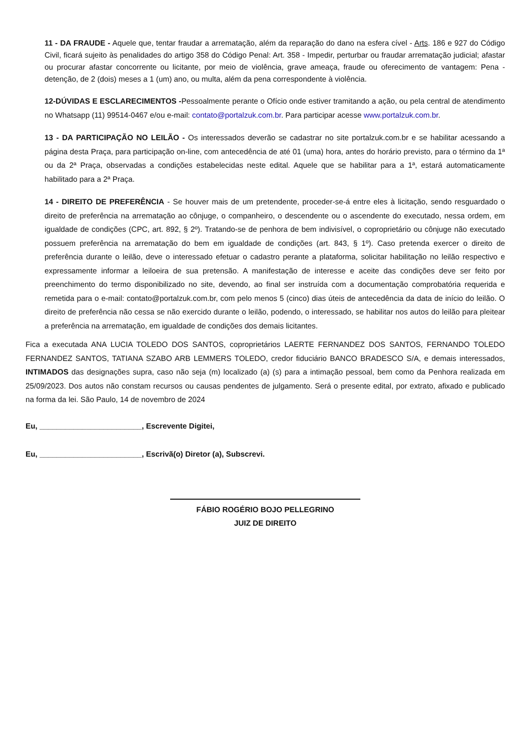11 - DA FRAUDE - Aquele que, tentar fraudar a arrematação, além da reparação do dano na esfera cível - Arts. 186 e 927 do Código Civil, ficará sujeito às penalidades do artigo 358 do Código Penal: Art. 358 - Impedir, perturbar ou fraudar arrematação judicial; afastar ou procurar afastar concorrente ou licitante, por meio de violência, grave ameaça, fraude ou oferecimento de vantagem: Pena - detenção, de 2 (dois) meses a 1 (um) ano, ou multa, além da pena correspondente à violência.
12-DÚVIDAS E ESCLARECIMENTOS -Pessoalmente perante o Ofício onde estiver tramitando a ação, ou pela central de atendimento no Whatsapp (11) 99514-0467 e/ou e-mail: contato@portalzuk.com.br. Para participar acesse www.portalzuk.com.br.
13 - DA PARTICIPAÇÃO NO LEILÃO - Os interessados deverão se cadastrar no site portalzuk.com.br e se habilitar acessando a página desta Praça, para participação on-line, com antecedência de até 01 (uma) hora, antes do horário previsto, para o término da 1ª ou da 2ª Praça, observadas a condições estabelecidas neste edital. Aquele que se habilitar para a 1ª, estará automaticamente habilitado para a 2ª Praça.
14 - DIREITO DE PREFERÊNCIA - Se houver mais de um pretendente, proceder-se-á entre eles à licitação, sendo resguardado o direito de preferência na arrematação ao cônjuge, o companheiro, o descendente ou o ascendente do executado, nessa ordem, em igualdade de condições (CPC, art. 892, § 2º). Tratando-se de penhora de bem indivisível, o coproprietário ou cônjuge não executado possuem preferência na arrematação do bem em igualdade de condições (art. 843, § 1º). Caso pretenda exercer o direito de preferência durante o leilão, deve o interessado efetuar o cadastro perante a plataforma, solicitar habilitação no leilão respectivo e expressamente informar a leiloeira de sua pretensão. A manifestação de interesse e aceite das condições deve ser feito por preenchimento do termo disponibilizado no site, devendo, ao final ser instruída com a documentação comprobatória requerida e remetida para o e-mail: contato@portalzuk.com.br, com pelo menos 5 (cinco) dias úteis de antecedência da data de início do leilão. O direito de preferência não cessa se não exercido durante o leilão, podendo, o interessado, se habilitar nos autos do leilão para pleitear a preferência na arrematação, em igualdade de condições dos demais licitantes.
Fica a executada ANA LUCIA TOLEDO DOS SANTOS, coproprietários LAERTE FERNANDEZ DOS SANTOS, FERNANDO TOLEDO FERNANDEZ SANTOS, TATIANA SZABO ARB LEMMERS TOLEDO, credor fiduciário BANCO BRADESCO S/A, e demais interessados, INTIMADOS das designações supra, caso não seja (m) localizado (a) (s) para a intimação pessoal, bem como da Penhora realizada em 25/09/2023. Dos autos não constam recursos ou causas pendentes de julgamento. Será o presente edital, por extrato, afixado e publicado na forma da lei. São Paulo, 14 de novembro de 2024
Eu, ________________________, Escrevente Digitei,
Eu, ________________________, Escrivã(o) Diretor (a), Subscrevi.
FÁBIO ROGÉRIO BOJO PELLEGRINO
JUIZ DE DIREITO